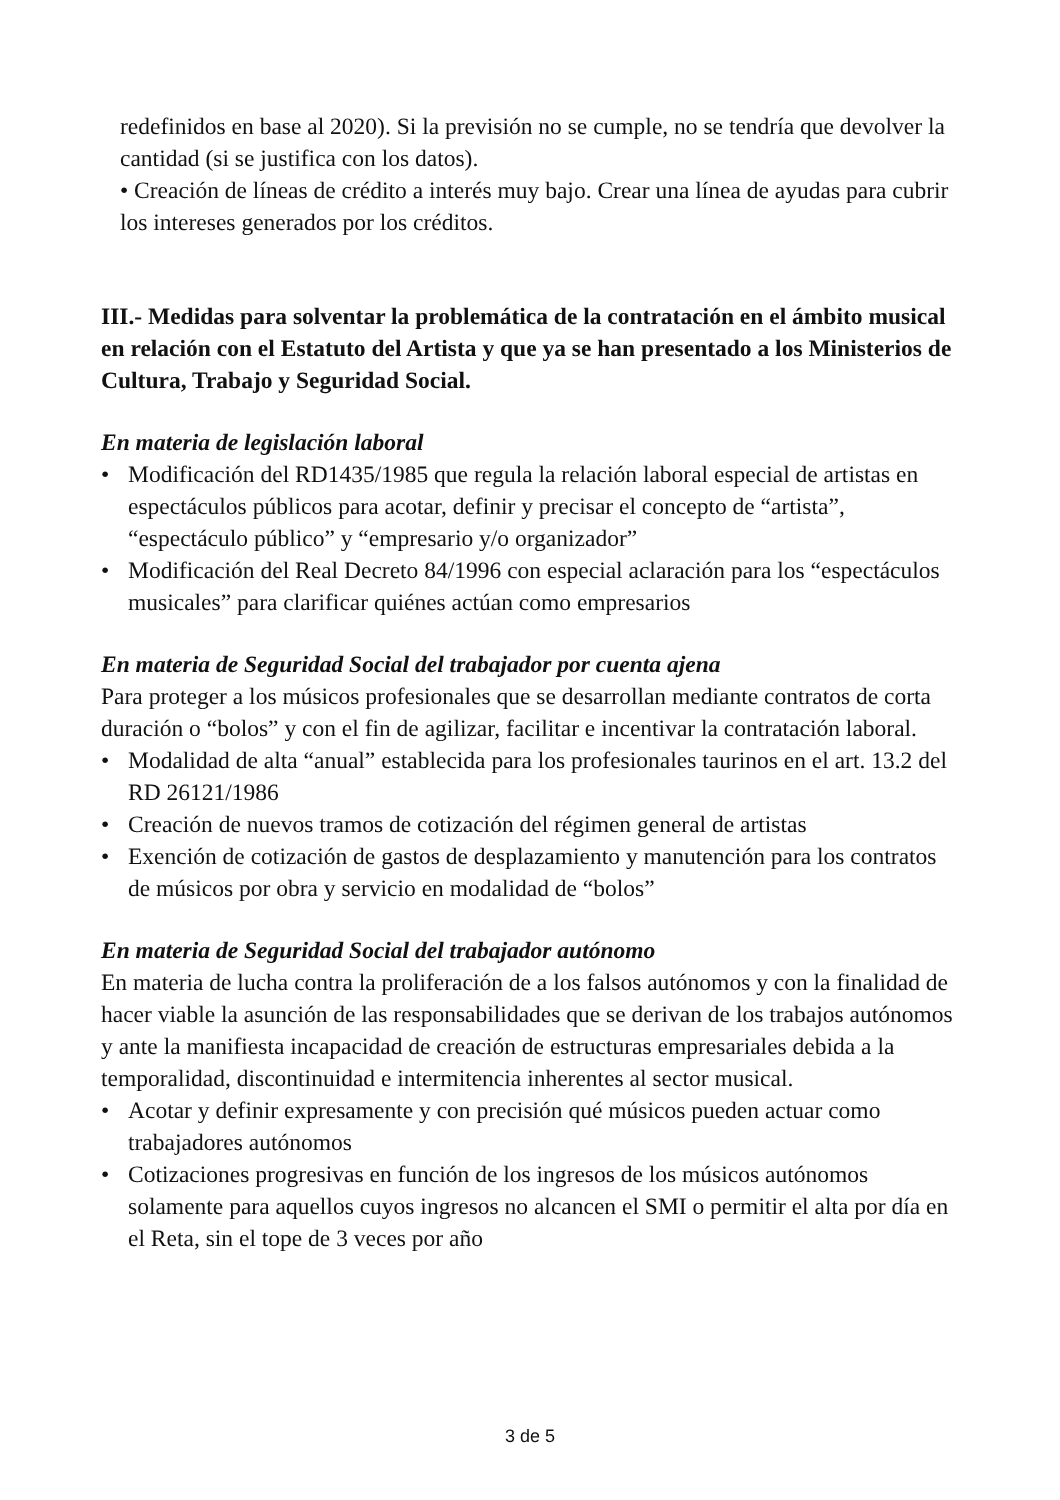redefinidos en base al 2020). Si la previsión no se cumple, no se tendría que devolver la cantidad (si se justifica con los datos).
• Creación de líneas de crédito a interés muy bajo. Crear una línea de ayudas para cubrir los intereses generados por los créditos.
III.- Medidas para solventar la problemática de la contratación en el ámbito musical en relación con el Estatuto del Artista y que ya se han presentado a los Ministerios de Cultura, Trabajo y Seguridad Social.
En materia de legislación laboral
• Modificación del RD1435/1985 que regula la relación laboral especial de artistas en espectáculos públicos para acotar, definir y precisar el concepto de “artista”, “espectáculo público” y “empresario y/o organizador”
• Modificación del Real Decreto 84/1996 con especial aclaración para los “espectáculos musicales” para clarificar quiénes actúan como empresarios
En materia de Seguridad Social del trabajador por cuenta ajena
Para proteger a los músicos profesionales que se desarrollan mediante contratos de corta duración o “bolos” y con el fin de agilizar, facilitar e incentivar la contratación laboral.
• Modalidad de alta “anual” establecida para los profesionales taurinos en el art. 13.2 del RD 26121/1986
• Creación de nuevos tramos de cotización del régimen general de artistas
• Exención de cotización de gastos de desplazamiento y manutención para los contratos de músicos por obra y servicio en modalidad de “bolos”
En materia de Seguridad Social del trabajador autónomo
En materia de lucha contra la proliferación de a los falsos autónomos y con la finalidad de hacer viable la asunción de las responsabilidades que se derivan de los trabajos autónomos y ante la manifiesta incapacidad de creación de estructuras empresariales debida a la temporalidad, discontinuidad e intermitencia inherentes al sector musical.
• Acotar y definir expresamente y con precisión qué músicos pueden actuar como trabajadores autónomos
• Cotizaciones progresivas en función de los ingresos de los músicos autónomos solamente para aquellos cuyos ingresos no alcancen el SMI o permitir el alta por día en el Reta, sin el tope de 3 veces por año
3 de 5